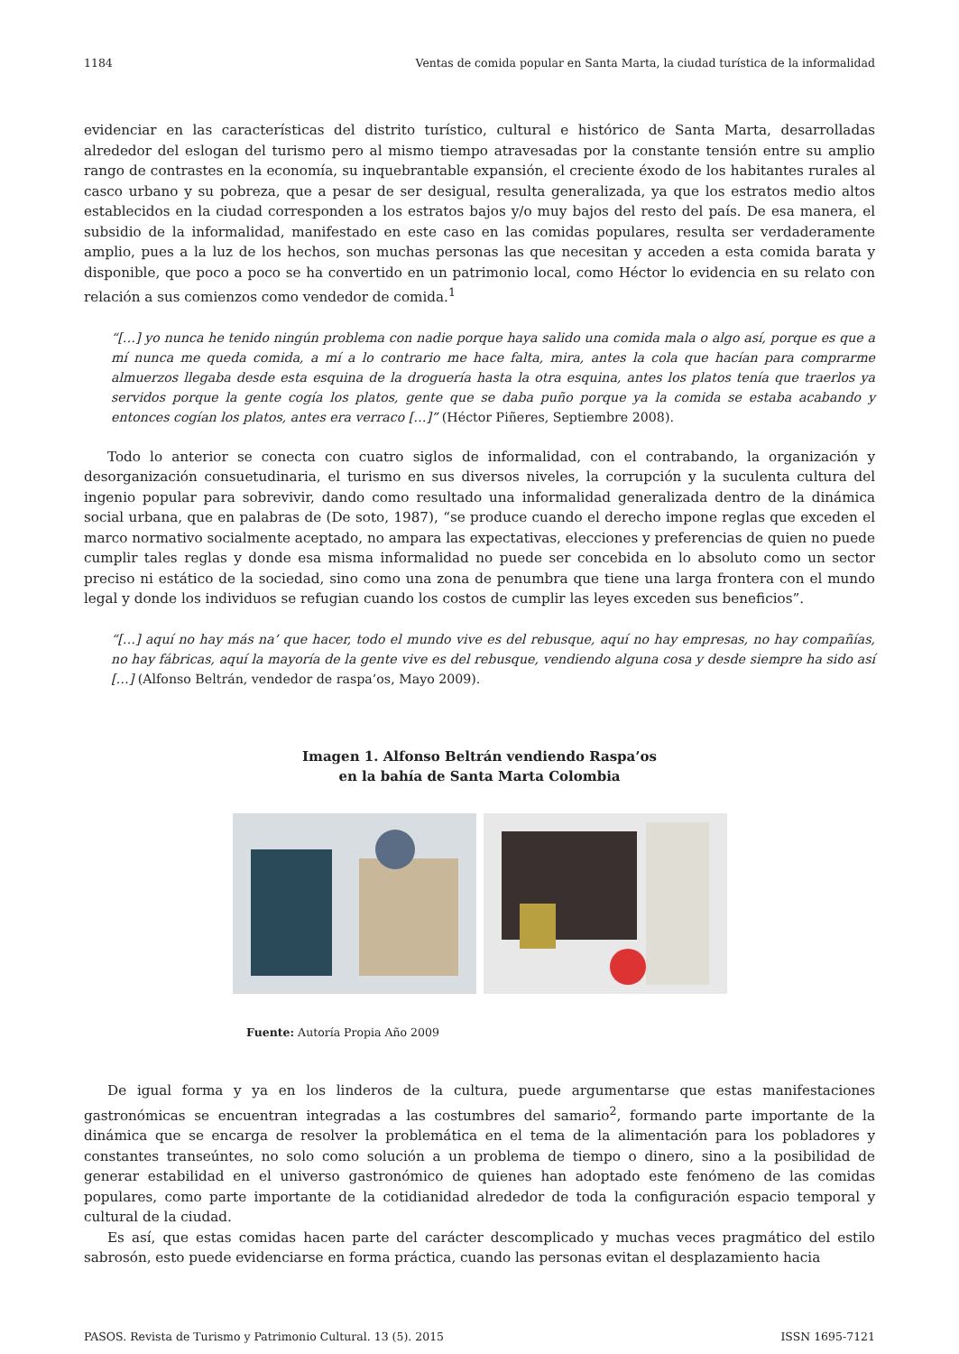1184 Ventas de comida popular en Santa Marta, la ciudad turística de la informalidad
evidenciar en las características del distrito turístico, cultural e histórico de Santa Marta, desarrolladas alrededor del eslogan del turismo pero al mismo tiempo atravesadas por la constante tensión entre su amplio rango de contrastes en la economía, su inquebrantable expansión, el creciente éxodo de los habitantes rurales al casco urbano y su pobreza, que a pesar de ser desigual, resulta generalizada, ya que los estratos medio altos establecidos en la ciudad corresponden a los estratos bajos y/o muy bajos del resto del país. De esa manera, el subsidio de la informalidad, manifestado en este caso en las comidas populares, resulta ser verdaderamente amplio, pues a la luz de los hechos, son muchas personas las que necesitan y acceden a esta comida barata y disponible, que poco a poco se ha convertido en un patrimonio local, como Héctor lo evidencia en su relato con relación a sus comienzos como vendedor de comida.<sup>1</sup>
“[…] yo nunca he tenido ningún problema con nadie porque haya salido una comida mala o algo así, porque es que a mí nunca me queda comida, a mí a lo contrario me hace falta, mira, antes la cola que hacían para comprarme almuerzos llegaba desde esta esquina de la droguería hasta la otra esquina, antes los platos tenía que traerlos ya servidos porque la gente cogía los platos, gente que se daba puño porque ya la comida se estaba acabando y entonces cogían los platos, antes era verraco […]” (Héctor Piñeres, Septiembre 2008).
Todo lo anterior se conecta con cuatro siglos de informalidad, con el contrabando, la organización y desorganización consuetudinaria, el turismo en sus diversos niveles, la corrupción y la suculenta cultura del ingenio popular para sobrevivir, dando como resultado una informalidad generalizada dentro de la dinámica social urbana, que en palabras de (De soto, 1987), “se produce cuando el derecho impone reglas que exceden el marco normativo socialmente aceptado, no ampara las expectativas, elecciones y preferencias de quien no puede cumplir tales reglas y donde esa misma informalidad no puede ser concebida en lo absoluto como un sector preciso ni estático de la sociedad, sino como una zona de penumbra que tiene una larga frontera con el mundo legal y donde los individuos se refugian cuando los costos de cumplir las leyes exceden sus beneficios”.
“[…] aquí no hay más na’ que hacer, todo el mundo vive es del rebusque, aquí no hay empresas, no hay compañías, no hay fábricas, aquí la mayoría de la gente vive es del rebusque, vendiendo alguna cosa y desde siempre ha sido así […] (Alfonso Beltrán, vendedor de raspa’os, Mayo 2009).
Imagen 1. Alfonso Beltrán vendiendo Raspa’os
en la bahía de Santa Marta Colombia
Fuente: Autoría Propia Año 2009
De igual forma y ya en los linderos de la cultura, puede argumentarse que estas manifestaciones gastronómicas se encuentran integradas a las costumbres del samario<sup>2</sup>, formando parte importante de la dinámica que se encarga de resolver la problemática en el tema de la alimentación para los pobladores y constantes transeúntes, no solo como solución a un problema de tiempo o dinero, sino a la posibilidad de generar estabilidad en el universo gastronómico de quienes han adoptado este fenómeno de las comidas populares, como parte importante de la cotidianidad alrededor de toda la configuración espacio temporal y cultural de la ciudad.
Es así, que estas comidas hacen parte del carácter descomplicado y muchas veces pragmático del estilo sabrosón, esto puede evidenciarse en forma práctica, cuando las personas evitan el desplazamiento hacia
PASOS. Revista de Turismo y Patrimonio Cultural. 13 (5). 2015 ISSN 1695-7121